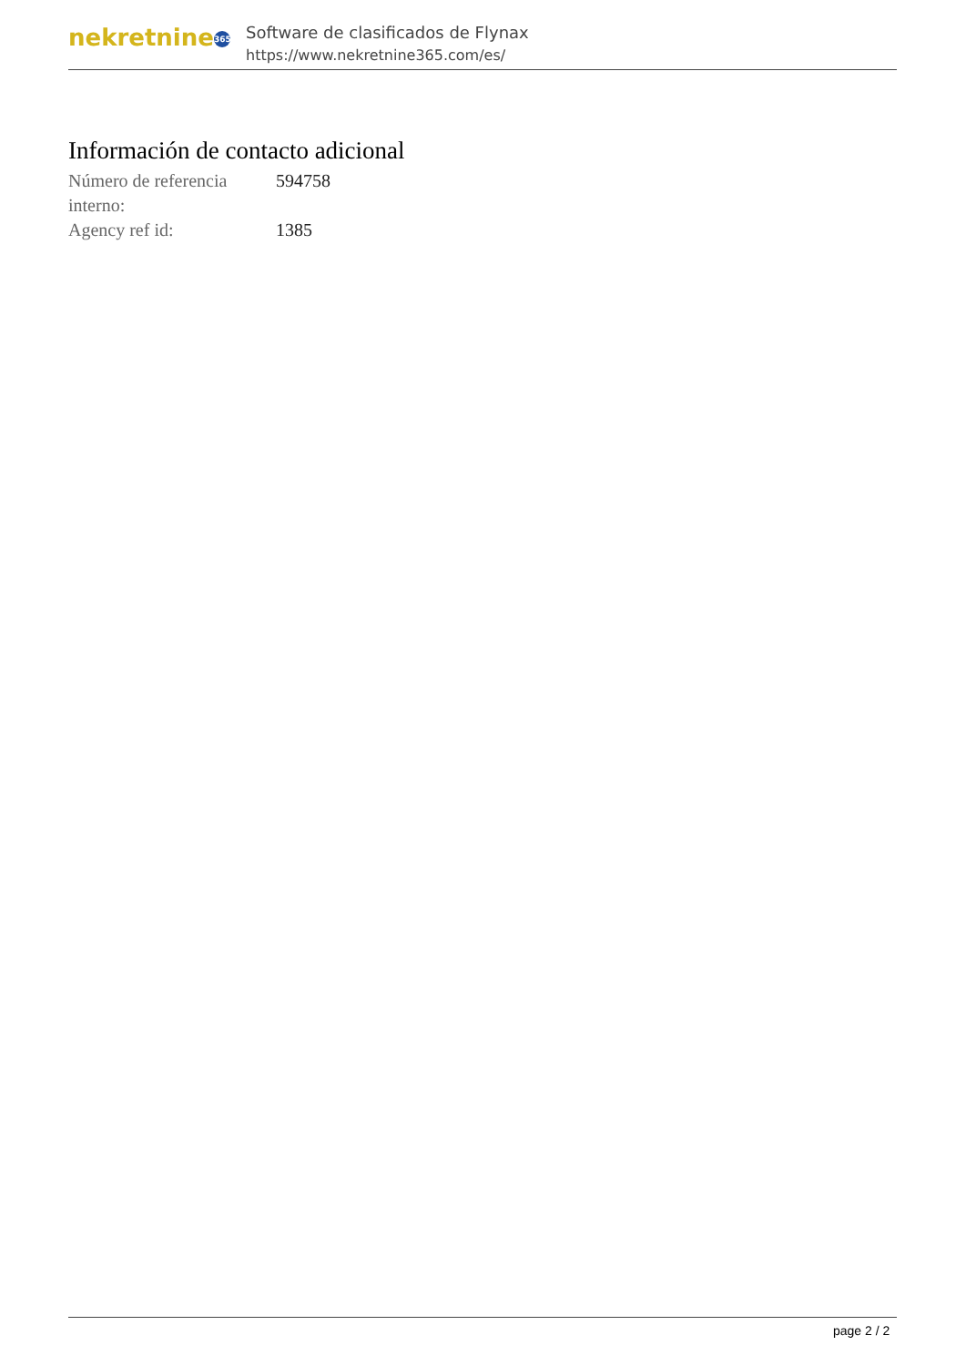nekretnine 365
Software de clasificados de Flynax
https://www.nekretnine365.com/es/
Información de contacto adicional
| Número de referencia interno: | 594758 |
| Agency ref id: | 1385 |
page 2 / 2